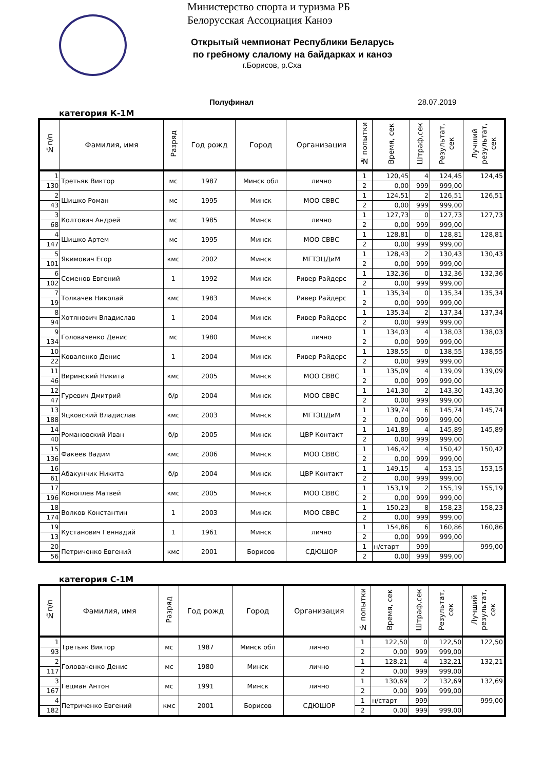Министерство спорта и туризма РБ
Белорусская Ассоциация Каноэ
Открытый чемпионат Республики Беларусь
по гребному слалому на байдарках и каноэ
г.Борисов, р.Сха
Полуфинал 28.07.2019
категория К-1М
| №п/п | Фамилия, имя | Разряд | Год рожд | Город | Организация | № попытки | Время, сек | Штраф,сек | Результат, сек | Лучший результат, сек |
| --- | --- | --- | --- | --- | --- | --- | --- | --- | --- | --- |
| 1 | Третьяк Виктор | мс | 1987 | Минск обл | лично | 1 | 120,45 | 4 | 124,45 | 124,45 |
| 130 | | | | | | 2 | 0,00 | 999 | 999,00 | |
| 2 | Шишко Роман | мс | 1995 | Минск | МОО СВВС | 1 | 124,51 | 2 | 126,51 | 126,51 |
| 43 | | | | | | 2 | 0,00 | 999 | 999,00 | |
| 3 | Колтович Андрей | мс | 1985 | Минск | лично | 1 | 127,73 | 0 | 127,73 | 127,73 |
| 68 | | | | | | 2 | 0,00 | 999 | 999,00 | |
| 4 | Шишко Артем | мс | 1995 | Минск | МОО СВВС | 1 | 128,81 | 0 | 128,81 | 128,81 |
| 147 | | | | | | 2 | 0,00 | 999 | 999,00 | |
| 5 | Якимович Егор | кмс | 2002 | Минск | МГТЭЦДиМ | 1 | 128,43 | 2 | 130,43 | 130,43 |
| 101 | | | | | | 2 | 0,00 | 999 | 999,00 | |
| 6 | Семенов Евгений | 1 | 1992 | Минск | Ривер Райдерс | 1 | 132,36 | 0 | 132,36 | 132,36 |
| 102 | | | | | | 2 | 0,00 | 999 | 999,00 | |
| 7 | Толкачев Николай | кмс | 1983 | Минск | Ривер Райдерс | 1 | 135,34 | 0 | 135,34 | 135,34 |
| 19 | | | | | | 2 | 0,00 | 999 | 999,00 | |
| 8 | Хотянович Владислав | 1 | 2004 | Минск | Ривер Райдерс | 1 | 135,34 | 2 | 137,34 | 137,34 |
| 94 | | | | | | 2 | 0,00 | 999 | 999,00 | |
| 9 | Головаченко Денис | мс | 1980 | Минск | лично | 1 | 134,03 | 4 | 138,03 | 138,03 |
| 134 | | | | | | 2 | 0,00 | 999 | 999,00 | |
| 10 | Коваленко Денис | 1 | 2004 | Минск | Ривер Райдерс | 1 | 138,55 | 0 | 138,55 | 138,55 |
| 22 | | | | | | 2 | 0,00 | 999 | 999,00 | |
| 11 | Виринский Никита | кмс | 2005 | Минск | МОО СВВС | 1 | 135,09 | 4 | 139,09 | 139,09 |
| 46 | | | | | | 2 | 0,00 | 999 | 999,00 | |
| 12 | Гуревич Дмитрий | б/р | 2004 | Минск | МОО СВВС | 1 | 141,30 | 2 | 143,30 | 143,30 |
| 47 | | | | | | 2 | 0,00 | 999 | 999,00 | |
| 13 | Яцковский Владислав | кмс | 2003 | Минск | МГТЭЦДиМ | 1 | 139,74 | 6 | 145,74 | 145,74 |
| 188 | | | | | | 2 | 0,00 | 999 | 999,00 | |
| 14 | Романовский Иван | б/р | 2005 | Минск | ЦВР Контакт | 1 | 141,89 | 4 | 145,89 | 145,89 |
| 40 | | | | | | 2 | 0,00 | 999 | 999,00 | |
| 15 | Факеев Вадим | кмс | 2006 | Минск | МОО СВВС | 1 | 146,42 | 4 | 150,42 | 150,42 |
| 136 | | | | | | 2 | 0,00 | 999 | 999,00 | |
| 16 | Абакунчик Никита | б/р | 2004 | Минск | ЦВР Контакт | 1 | 149,15 | 4 | 153,15 | 153,15 |
| 61 | | | | | | 2 | 0,00 | 999 | 999,00 | |
| 17 | Коноплев Матвей | кмс | 2005 | Минск | МОО СВВС | 1 | 153,19 | 2 | 155,19 | 155,19 |
| 196 | | | | | | 2 | 0,00 | 999 | 999,00 | |
| 18 | Волков Константин | 1 | 2003 | Минск | МОО СВВС | 1 | 150,23 | 8 | 158,23 | 158,23 |
| 174 | | | | | | 2 | 0,00 | 999 | 999,00 | |
| 19 | Кустанович Геннадий | 1 | 1961 | Минск | лично | 1 | 154,86 | 6 | 160,86 | 160,86 |
| 13 | | | | | | 2 | 0,00 | 999 | 999,00 | |
| 20 | Петриченко Евгений | кмс | 2001 | Борисов | СДЮШОР | 1 | н/старт | 999 | | 999,00 |
| 56 | | | | | | 2 | 0,00 | 999 | 999,00 | |
категория С-1М
| №п/п | Фамилия, имя | Разряд | Год рожд | Город | Организация | № попытки | Время, сек | Штраф,сек | Результат, сек | Лучший результат, сек |
| --- | --- | --- | --- | --- | --- | --- | --- | --- | --- | --- |
| 1 | Третьяк Виктор | мс | 1987 | Минск обл | лично | 1 | 122,50 | 0 | 122,50 | 122,50 |
| 93 | | | | | | 2 | 0,00 | 999 | 999,00 | |
| 2 | Головаченко Денис | мс | 1980 | Минск | лично | 1 | 128,21 | 4 | 132,21 | 132,21 |
| 117 | | | | | | 2 | 0,00 | 999 | 999,00 | |
| 3 | Гецман Антон | мс | 1991 | Минск | лично | 1 | 130,69 | 2 | 132,69 | 132,69 |
| 167 | | | | | | 2 | 0,00 | 999 | 999,00 | |
| 4 | Петриченко Евгений | кмс | 2001 | Борисов | СДЮШОР | 1 | н/старт | 999 | | 999,00 |
| 182 | | | | | | 2 | 0,00 | 999 | 999,00 | |